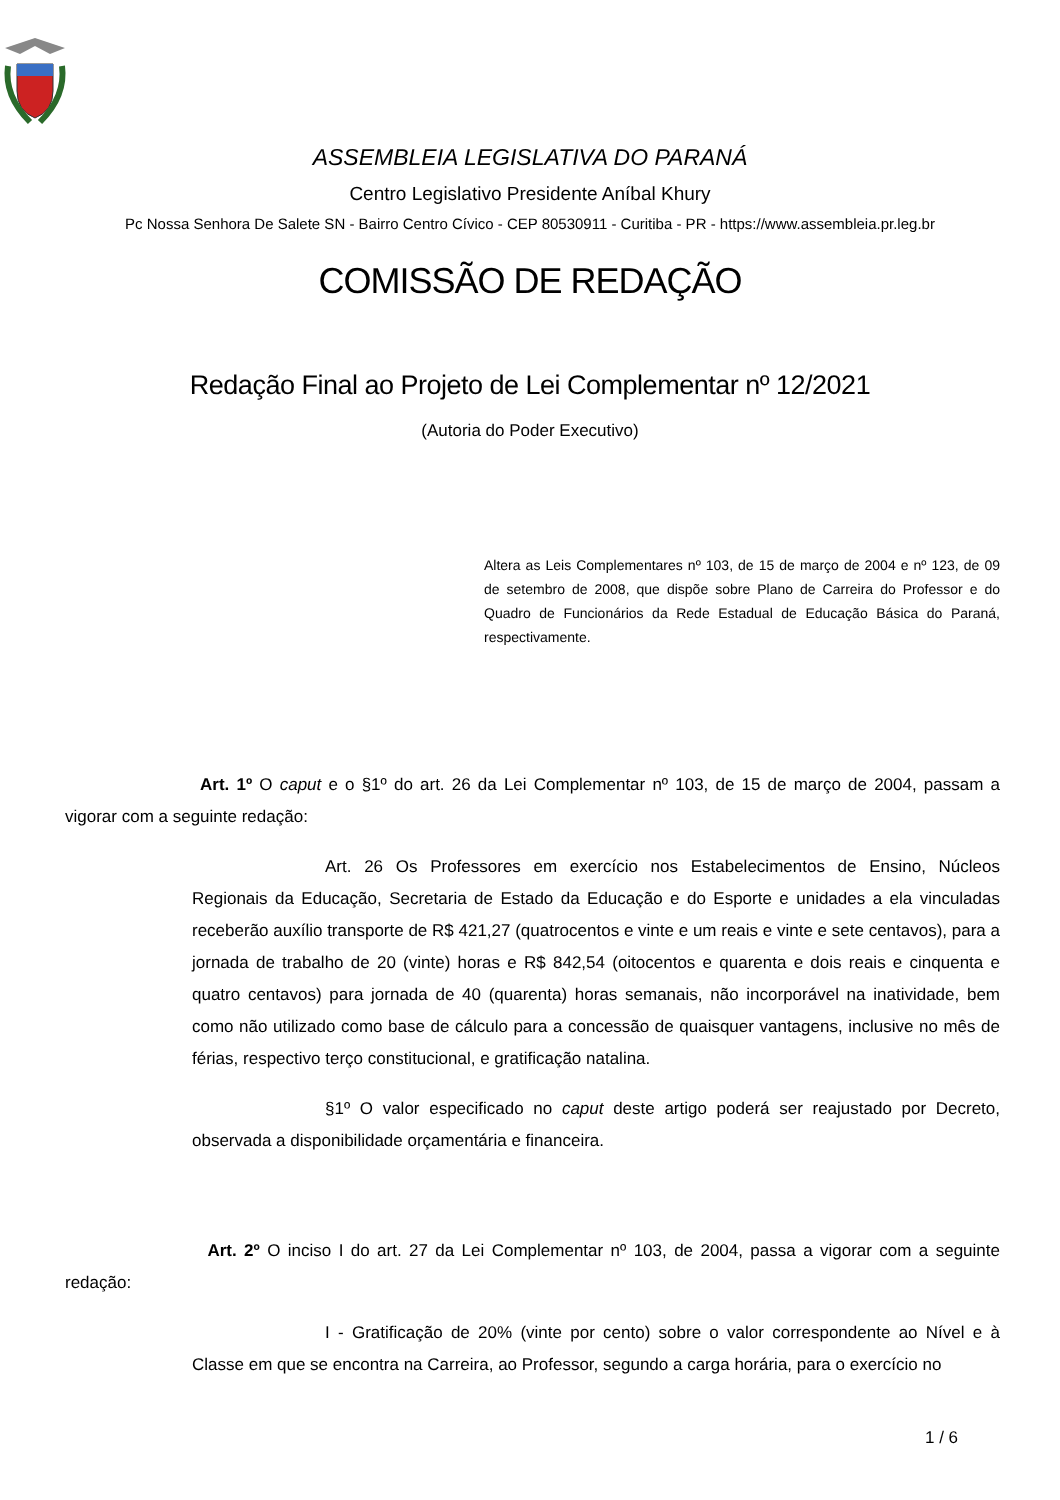ASSEMBLEIA LEGISLATIVA DO PARANÁ
Centro Legislativo Presidente Aníbal Khury
Pc Nossa Senhora De Salete SN - Bairro Centro Cívico - CEP 80530911 - Curitiba - PR - https://www.assembleia.pr.leg.br
COMISSÃO DE REDAÇÃO
Redação Final ao Projeto de Lei Complementar nº 12/2021
(Autoria do Poder Executivo)
Altera as Leis Complementares nº 103, de 15 de março de 2004 e nº 123, de 09 de setembro de 2008, que dispõe sobre Plano de Carreira do Professor e do Quadro de Funcionários da Rede Estadual de Educação Básica do Paraná, respectivamente.
Art. 1º O caput e o §1º do art. 26 da Lei Complementar nº 103, de 15 de março de 2004, passam a vigorar com a seguinte redação:
Art. 26 Os Professores em exercício nos Estabelecimentos de Ensino, Núcleos Regionais da Educação, Secretaria de Estado da Educação e do Esporte e unidades a ela vinculadas receberão auxílio transporte de R$ 421,27 (quatrocentos e vinte e um reais e vinte e sete centavos), para a jornada de trabalho de 20 (vinte) horas e R$ 842,54 (oitocentos e quarenta e dois reais e cinquenta e quatro centavos) para jornada de 40 (quarenta) horas semanais, não incorporável na inatividade, bem como não utilizado como base de cálculo para a concessão de quaisquer vantagens, inclusive no mês de férias, respectivo terço constitucional, e gratificação natalina.
§1º O valor especificado no caput deste artigo poderá ser reajustado por Decreto, observada a disponibilidade orçamentária e financeira.
Art. 2º O inciso I do art. 27 da Lei Complementar nº 103, de 2004, passa a vigorar com a seguinte redação:
I - Gratificação de 20% (vinte por cento) sobre o valor correspondente ao Nível e à Classe em que se encontra na Carreira, ao Professor, segundo a carga horária, para o exercício no
1 / 6